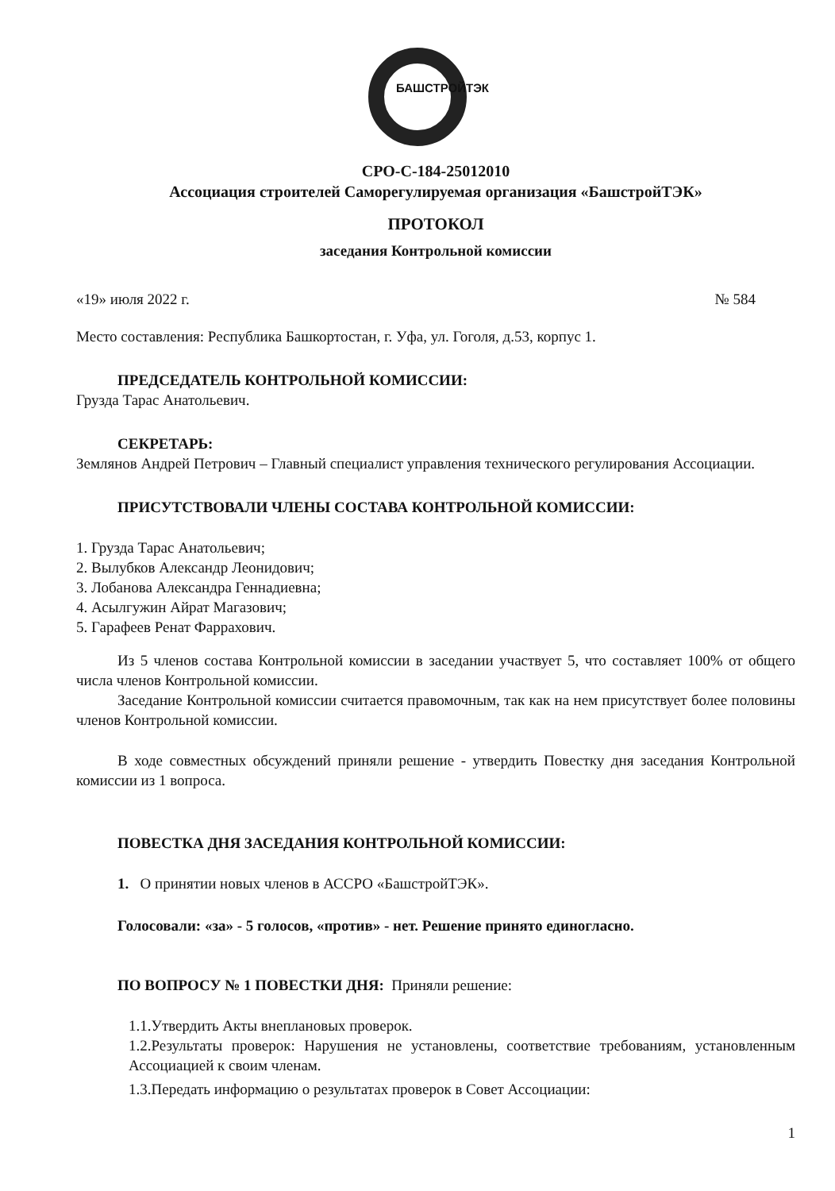БАШСТРОЙТЭК
СРО-С-184-25012010
Ассоциация строителей Саморегулируемая организация «БашстройТЭК»
ПРОТОКОЛ
заседания Контрольной комиссии
«19» июля 2022 г. № 584
Место составления: Республика Башкортостан, г. Уфа, ул. Гоголя, д.53, корпус 1.
ПРЕДСЕДАТЕЛЬ КОНТРОЛЬНОЙ КОМИССИИ:
Грузда Тарас Анатольевич.
СЕКРЕТАРЬ:
Землянов Андрей Петрович – Главный специалист управления технического регулирования Ассоциации.
ПРИСУТСТВОВАЛИ ЧЛЕНЫ СОСТАВА КОНТРОЛЬНОЙ КОМИССИИ:
1. Грузда Тарас Анатольевич;
2. Вылубков Александр Леонидович;
3. Лобанова Александра Геннадиевна;
4. Асылгужин Айрат Магазович;
5. Гарафеев Ренат Фаррахович.
Из 5 членов состава Контрольной комиссии в заседании участвует 5, что составляет 100% от общего числа членов Контрольной комиссии.
Заседание Контрольной комиссии считается правомочным, так как на нем присутствует более половины членов Контрольной комиссии.
В ходе совместных обсуждений приняли решение - утвердить Повестку дня заседания Контрольной комиссии из 1 вопроса.
ПОВЕСТКА ДНЯ ЗАСЕДАНИЯ КОНТРОЛЬНОЙ КОМИССИИ:
1. О принятии новых членов в АССРО «БашстройТЭК».
Голосовали: «за» - 5 голосов, «против» - нет. Решение принято единогласно.
ПО ВОПРОСУ № 1 ПОВЕСТКИ ДНЯ: Приняли решение:
1.1.Утвердить Акты внеплановых проверок.
1.2.Результаты проверок: Нарушения не установлены, соответствие требованиям, установленным Ассоциацией к своим членам.
1.3.Передать информацию о результатах проверок в Совет Ассоциации:
1